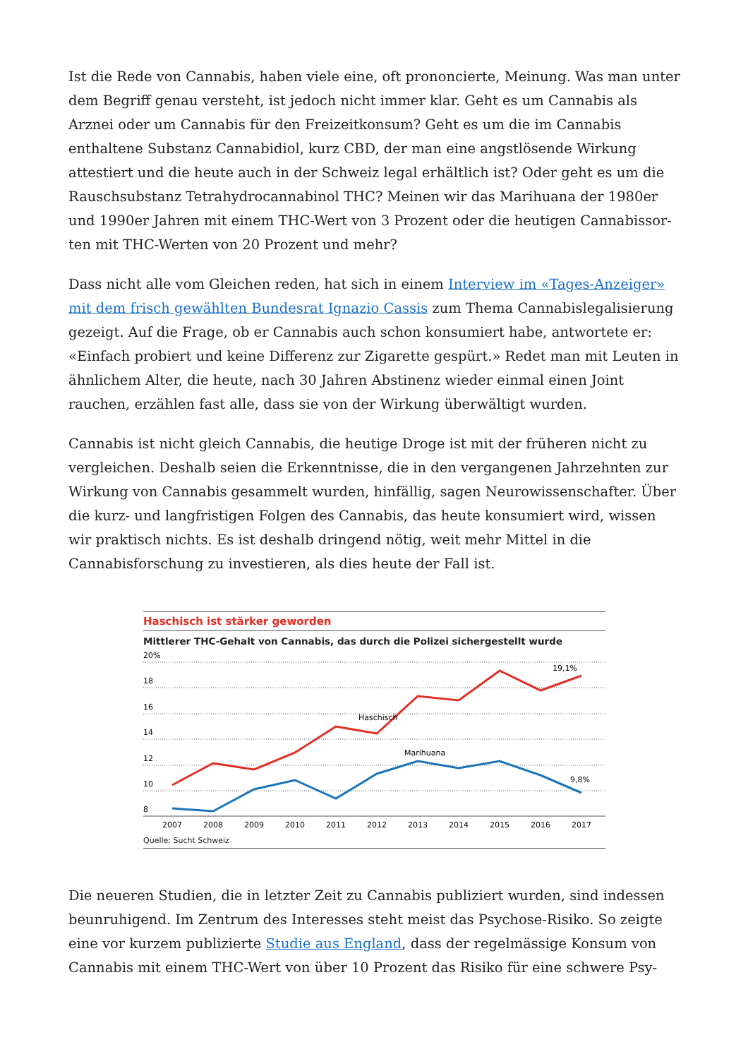Ist die Rede von Cannabis, haben viele eine, oft prononcierte, Meinung. Was man unter dem Begriff genau versteht, ist jedoch nicht immer klar. Geht es um Cannabis als Arznei oder um Cannabis für den Freizeitkonsum? Geht es um die im Cannabis enthaltene Substanz Cannabidiol, kurz CBD, der man eine angstlösende Wirkung attestiert und die heute auch in der Schweiz legal erhältlich ist? Oder geht es um die Rauschsubstanz Tetrahydrocannabinol THC? Meinen wir das Marihuana der 1980er und 1990er Jahren mit einem THC-Wert von 3 Prozent oder die heutigen Cannabissor-ten mit THC-Werten von 20 Prozent und mehr?
Dass nicht alle vom Gleichen reden, hat sich in einem Interview im «Tages-Anzeiger» mit dem frisch gewählten Bundesrat Ignazio Cassis zum Thema Cannabislegalisierung gezeigt. Auf die Frage, ob er Cannabis auch schon konsumiert habe, antwortete er: «Einfach probiert und keine Differenz zur Zigarette gespürt.» Redet man mit Leuten in ähnlichem Alter, die heute, nach 30 Jahren Abstinenz wieder einmal einen Joint rauchen, erzählen fast alle, dass sie von der Wirkung überwältigt wurden.
Cannabis ist nicht gleich Cannabis, die heutige Droge ist mit der früheren nicht zu vergleichen. Deshalb seien die Erkenntnisse, die in den vergangenen Jahrzehnten zur Wirkung von Cannabis gesammelt wurden, hinfällig, sagen Neurowissenschafter. Über die kurz- und langfristigen Folgen des Cannabis, das heute konsumiert wird, wissen wir praktisch nichts. Es ist deshalb dringend nötig, weit mehr Mittel in die Cannabisforschung zu investieren, als dies heute der Fall ist.
Haschisch ist stärker geworden
Mittlerer THC-Gehalt von Cannabis, das durch die Polizei sichergestellt wurde
20%
18
16
14
12
10
8
Haschisch
Marihuana
19,1%
9,8%
2007
2008
2009
2010
2011
2012
2013
2014
2015
2016
2017
Quelle: Sucht Schweiz
Die neueren Studien, die in letzter Zeit zu Cannabis publiziert wurden, sind indessen beunruhigend. Im Zentrum des Interesses steht meist das Psychose-Risiko. So zeigte eine vor kurzem publizierte Studie aus England, dass der regelmässige Konsum von Cannabis mit einem THC-Wert von über 10 Prozent das Risiko für eine schwere Psy-